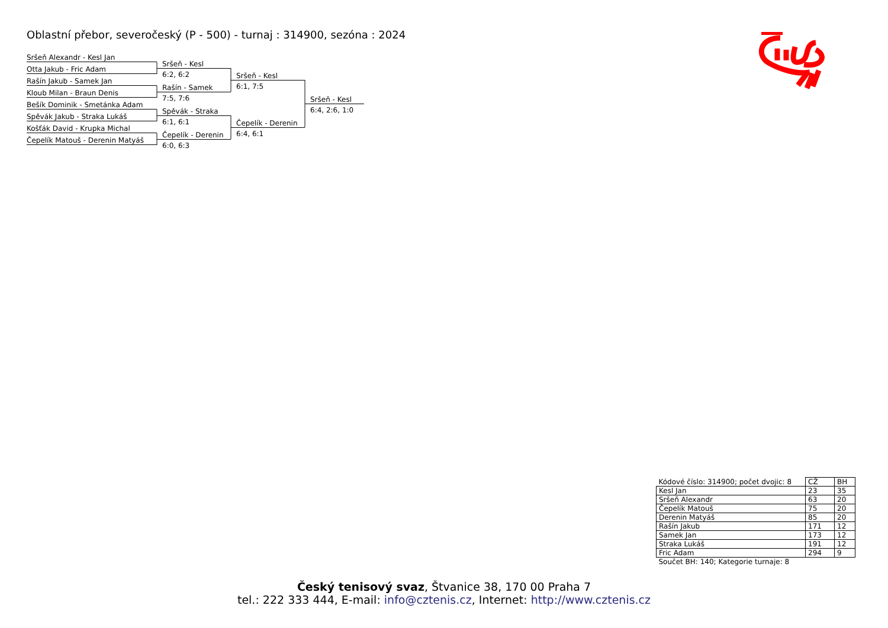Oblastní přebor, severočeský (P - 500) - turnaj : 314900, sezóna : 2024
Sršeň Alexandr - Kesl Jan
Otta Jakub - Fric Adam
Rašín Jakub - Samek Jan
Kloub Milan - Braun Denis
Bešík Dominik - Smetánka Adam
Spěvák Jakub - Straka Lukáš
Košťák David - Krupka Michal
Čepelík Matouš - Derenin Matyáš
Sršeň - Kesl
6:2, 6:2
Rašín - Samek
7:5, 7:6
Spěvák - Straka
6:1, 6:1
Čepelík - Derenin
6:0, 6:3
Sršeň - Kesl
6:1, 7:5
Čepelík - Derenin
6:4, 6:1
Sršeň - Kesl
6:4, 2:6, 1:0
| Kódové číslo: 314900; počet dvojic: 8 | CŽ | BH |
| Kesl Jan | 23 | 35 |
| Sršeň Alexandr | 63 | 20 |
| Čepelík Matouš | 75 | 20 |
| Derenin Matyáš | 85 | 20 |
| Rašín Jakub | 171 | 12 |
| Samek Jan | 173 | 12 |
| Straka Lukáš | 191 | 12 |
| Fric Adam | 294 | 9 |
| Součet BH: 140; Kategorie turnaje: 8 | | |
Český tenisový svaz, Štvanice 38, 170 00 Praha 7
tel.: 222 333 444, E-mail: info@cztenis.cz, Internet: http://www.cztenis.cz